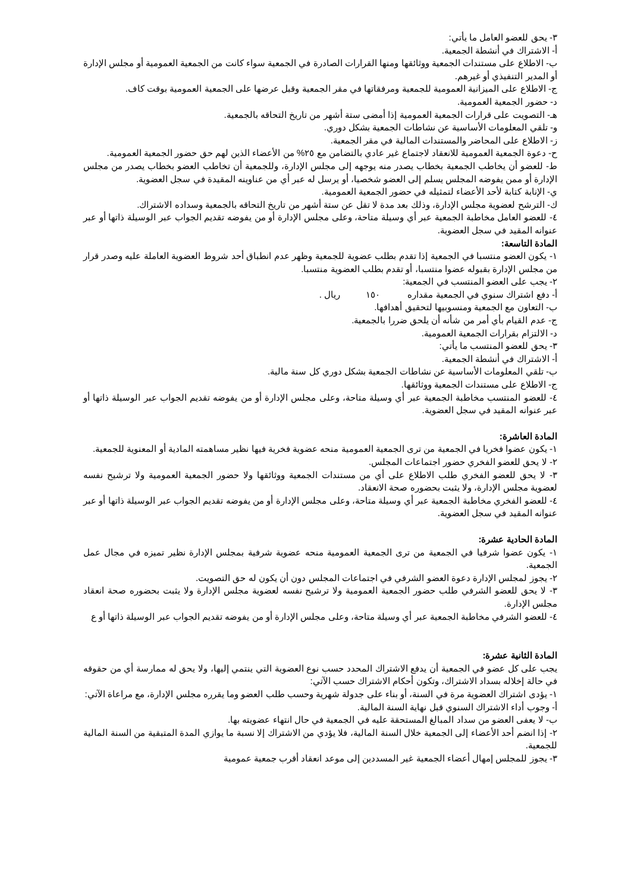٣- يحق للعضو العامل ما يأتي:
أ- الاشتراك في أنشطة الجمعية.
ب- الاطلاع على مستندات الجمعية ووثائقها ومنها القرارات الصادرة في الجمعية سواء كانت من الجمعية العمومية أو مجلس الإدارة أو المدير التنفيذي أو غيرهم.
ج- الاطلاع على الميزانية العمومية للجمعية ومرفقاتها في مقر الجمعية وقبل عرضها على الجمعية العمومية بوقت كاف.
د- حضور الجمعية العمومية.
هـ- التصويت على قرارات الجمعية العمومية إذا أمضى ستة أشهر من تاريخ التحاقه بالجمعية.
و- تلقي المعلومات الأساسية عن نشاطات الجمعية بشكل دوري.
ز- الاطلاع على المحاضر والمستندات المالية في مقر الجمعية.
ح- دعوة الجمعية العمومية للانعقاد لاجتماع غير عادي بالتضامن مع ٢٥% من الأعضاء الذين لهم حق حضور الجمعية العمومية.
ط- للعضو أن يخاطب الجمعية بخطاب يصدر منه يوجهه إلى مجلس الإدارة، وللجمعية أن تخاطب العضو بخطاب يصدر من مجلس الإدارة أو ممن يفوضه المجلس يسلم إلى العضو شخصيا، أو يرسل له عبر أي من عناوينه المقيدة في سجل العضوية.
ي- الإنابة كتابة لأحد الأعضاء لتمثيله في حضور الجمعية العمومية.
ك- الترشح لعضوية مجلس الإدارة، وذلك بعد مدة لا تقل عن ستة أشهر من تاريخ التحاقه بالجمعية وسداده الاشتراك.
٤- للعضو العامل مخاطبة الجمعية عبر أي وسيلة متاحة، وعلى مجلس الإدارة أو من يفوضه تقديم الجواب عبر الوسيلة ذاتها أو عبر عنوانه المقيد في سجل العضوية.
المادة التاسعة:
١- يكون العضو منتسبا في الجمعية إذا تقدم بطلب عضوية للجمعية وظهر عدم انطباق أحد شروط العضوية العاملة عليه وصدر قرار من مجلس الإدارة بقبوله عضوا منتسبا، أو تقدم بطلب العضوية منتسبا.
٢- يجب على العضو المنتسب في الجمعية:
أ- دفع اشتراك سنوي في الجمعية مقداره ١٥٠ ريال .
ب- التعاون مع الجمعية ومنسوبيها لتحقيق أهدافها.
ج- عدم القيام بأي أمر من شأنه أن يلحق ضررا بالجمعية.
د- الالتزام بقرارات الجمعية العمومية.
٣- يحق للعضو المنتسب ما يأتي:
أ- الاشتراك في أنشطة الجمعية.
ب- تلقي المعلومات الأساسية عن نشاطات الجمعية بشكل دوري كل سنة مالية.
ج- الاطلاع على مستندات الجمعية ووثائقها.
٤- للعضو المنتسب مخاطبة الجمعية عبر أي وسيلة متاحة، وعلى مجلس الإدارة أو من يفوضه تقديم الجواب عبر الوسيلة ذاتها أو عبر عنوانه المقيد في سجل العضوية.
المادة العاشرة:
١- يكون عضوا فخريا في الجمعية من ترى الجمعية العمومية منحه عضوية فخرية فيها نظير مساهمته المادية أو المعنوية للجمعية.
٢- لا يحق للعضو الفخري حضور اجتماعات المجلس.
٣- لا يحق للعضو الفخري طلب الاطلاع على أي من مستندات الجمعية ووثائقها ولا حضور الجمعية العمومية ولا ترشيح نفسه لعضوية مجلس الإدارة، ولا يثبت بحضوره صحة الانعقاد.
٤- للعضو الفخري مخاطبة الجمعية عبر أي وسيلة متاحة، وعلى مجلس الإدارة أو من يفوضه تقديم الجواب عبر الوسيلة ذاتها أو عبر عنوانه المقيد في سجل العضوية.
المادة الحادية عشرة:
١- يكون عضوا شرفيا في الجمعية من ترى الجمعية العمومية منحه عضوية شرفية بمجلس الإدارة نظير تميزه في مجال عمل الجمعية.
٢- يجوز لمجلس الإدارة دعوة العضو الشرفي في اجتماعات المجلس دون أن يكون له حق التصويت.
٣- لا يحق للعضو الشرفي طلب حضور الجمعية العمومية ولا ترشيح نفسه لعضوية مجلس الإدارة ولا يثبت بحضوره صحة انعقاد مجلس الإدارة.
٤- للعضو الشرفي مخاطبة الجمعية عبر أي وسيلة متاحة، وعلى مجلس الإدارة أو من يفوضه تقديم الجواب عبر الوسيلة ذاتها أو ع
المادة الثانية عشرة:
يجب على كل عضو في الجمعية أن يدفع الاشتراك المحدد حسب نوع العضوية التي ينتمي إليها، ولا يحق له ممارسة أي من حقوقه في حالة إخلاله بسداد الاشتراك، وتكون أحكام الاشتراك حسب الآتي:
١- يؤدى اشتراك العضوية مرة في السنة، أو بناء على جدولة شهرية وحسب طلب العضو وما يقرره مجلس الإدارة، مع مراعاة الآتي:
أ- وجوب أداء الاشتراك السنوي قبل نهاية السنة المالية.
ب- لا يعفى العضو من سداد المبالغ المستحقة عليه في الجمعية في حال انتهاء عضويته بها.
٢- إذا انضم أحد الأعضاء إلى الجمعية خلال السنة المالية، فلا يؤدي من الاشتراك إلا نسبة ما يوازي المدة المتبقية من السنة المالية للجمعية.
٣- يجوز للمجلس إمهال أعضاء الجمعية غير المسددين إلى موعد انعقاد أقرب جمعية عمومية